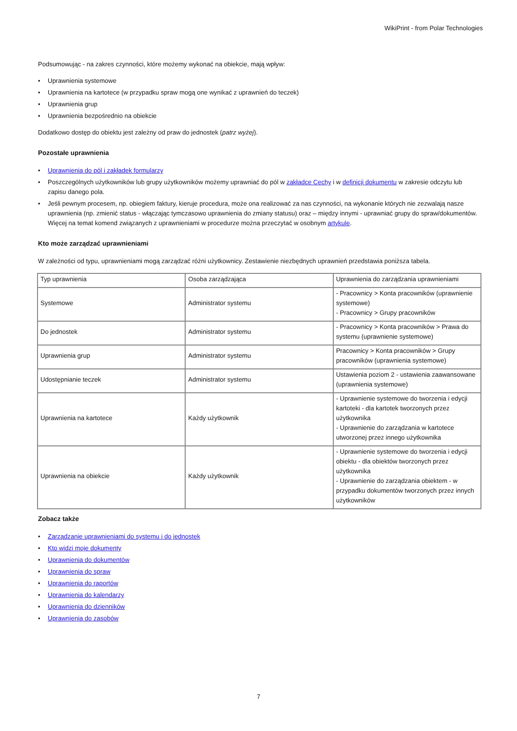WikiPrint - from Polar Technologies
Podsumowując - na zakres czynności, które możemy wykonać na obiekcie, mają wpływ:
• Uprawnienia systemowe
• Uprawnienia na kartotece (w przypadku spraw mogą one wynikać z uprawnień do teczek)
• Uprawnienia grup
• Uprawnienia bezpośrednio na obiekcie
Dodatkowo dostęp do obiektu jest zależny od praw do jednostek (patrz wyżej).
Pozostałe uprawnienia
• Uprawnienia do pól i zakładek formularzy
• Poszczególnych użytkowników lub grupy użytkowników możemy uprawniać do pól w zakładce Cechy i w definicji dokumentu w zakresie odczytu lub zapisu danego pola.
• Jeśli pewnym procesem, np. obiegiem faktury, kieruje procedura, może ona realizować za nas czynności, na wykonanie których nie zezwalają nasze uprawnienia (np. zmienić status - włączając tymczasowo uprawnienia do zmiany statusu) oraz – między innymi - uprawniać grupy do spraw/dokumentów. Więcej na temat komend związanych z uprawnieniami w procedurze można przeczytać w osobnym artykule.
Kto może zarządzać uprawnieniami
W zależności od typu, uprawnieniami mogą zarządzać różni użytkownicy. Zestawienie niezbędnych uprawnień przedstawia poniższa tabela.
| Typ uprawnienia | Osoba zarządzająca | Uprawnienia do zarządzania uprawnieniami |
| Systemowe | Administrator systemu | - Pracownicy > Konta pracowników (uprawnienie systemowe) - Pracownicy > Grupy pracowników |
| Do jednostek | Administrator systemu | - Pracownicy > Konta pracowników > Prawa do systemu (uprawnienie systemowe) |
| Uprawnienia grup | Administrator systemu | Pracownicy > Konta pracowników > Grupy pracowników (uprawnienia systemowe) |
| Udostępnianie teczek | Administrator systemu | Ustawienia poziom 2 - ustawienia zaawansowane (uprawnienia systemowe) |
| Uprawnienia na kartotece | Każdy użytkownik | - Uprawnienie systemowe do tworzenia i edycji kartoteki - dla kartotek tworzonych przez użytkownika - Uprawnienie do zarządzania w kartotece utworzonej przez innego użytkownika |
| Uprawnienia na obiekcie | Każdy użytkownik | - Uprawnienie systemowe do tworzenia i edycji obiektu - dla obiektów tworzonych przez użytkownika - Uprawnienie do zarządzania obiektem - w przypadku dokumentów tworzonych przez innych użytkowników |
Zobacz także
• Zarządzanie uprawnieniami do systemu i do jednostek
• Kto widzi moje dokumenty
• Uprawnienia do dokumentów
• Uprawnienia do spraw
• Uprawnienia do raportów
• Uprawnienia do kalendarzy
• Uprawnienia do dzienników
• Uprawnienia do zasobów
7